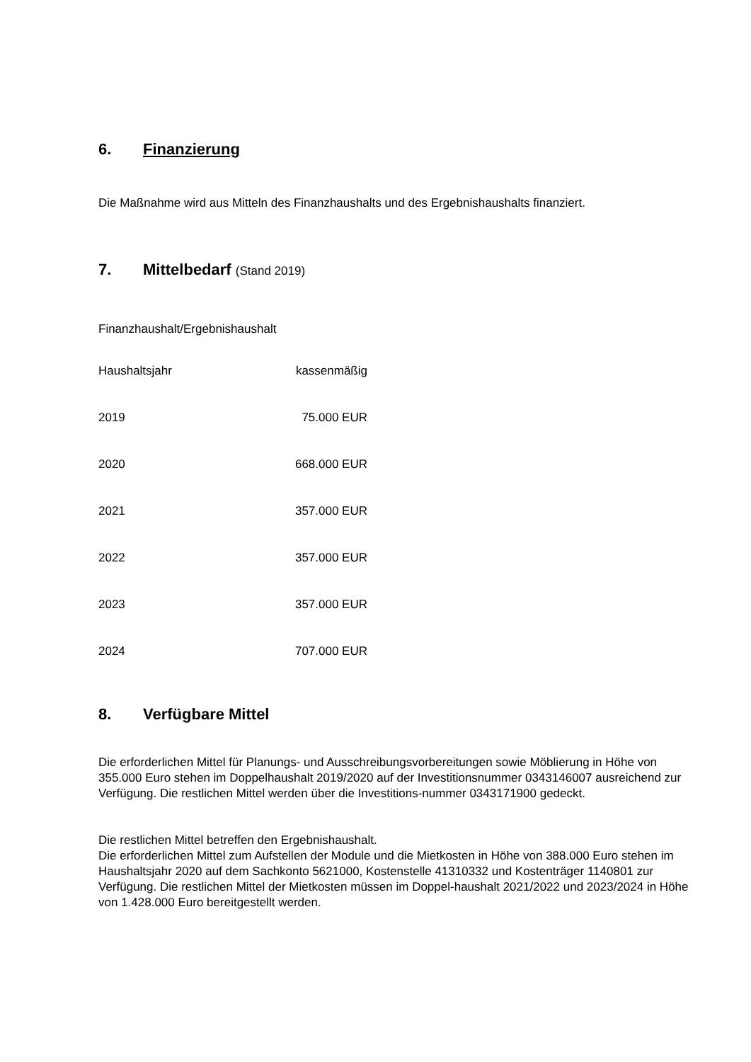6. Finanzierung
Die Maßnahme wird aus Mitteln des Finanzhaushalts und des Ergebnishaushalts finanziert.
7. Mittelbedarf (Stand 2019)
Finanzhaushalt/Ergebnishaushalt
| Haushaltsjahr | kassenmäßig |
| 2019 | 75.000 EUR |
| 2020 | 668.000 EUR |
| 2021 | 357.000 EUR |
| 2022 | 357.000 EUR |
| 2023 | 357.000 EUR |
| 2024 | 707.000 EUR |
8. Verfügbare Mittel
Die erforderlichen Mittel für Planungs- und Ausschreibungsvorbereitungen sowie Möblierung in Höhe von 355.000 Euro stehen im Doppelhaushalt 2019/2020 auf der Investitionsnummer 0343146007 ausreichend zur Verfügung. Die restlichen Mittel werden über die Investitions-nummer 0343171900 gedeckt.
Die restlichen Mittel betreffen den Ergebnishaushalt.
Die erforderlichen Mittel zum Aufstellen der Module und die Mietkosten in Höhe von 388.000 Euro stehen im Haushaltsjahr 2020 auf dem Sachkonto 5621000, Kostenstelle 41310332 und Kostenträger 1140801 zur Verfügung. Die restlichen Mittel der Mietkosten müssen im Doppel-haushalt 2021/2022 und 2023/2024 in Höhe von 1.428.000 Euro bereitgestellt werden.